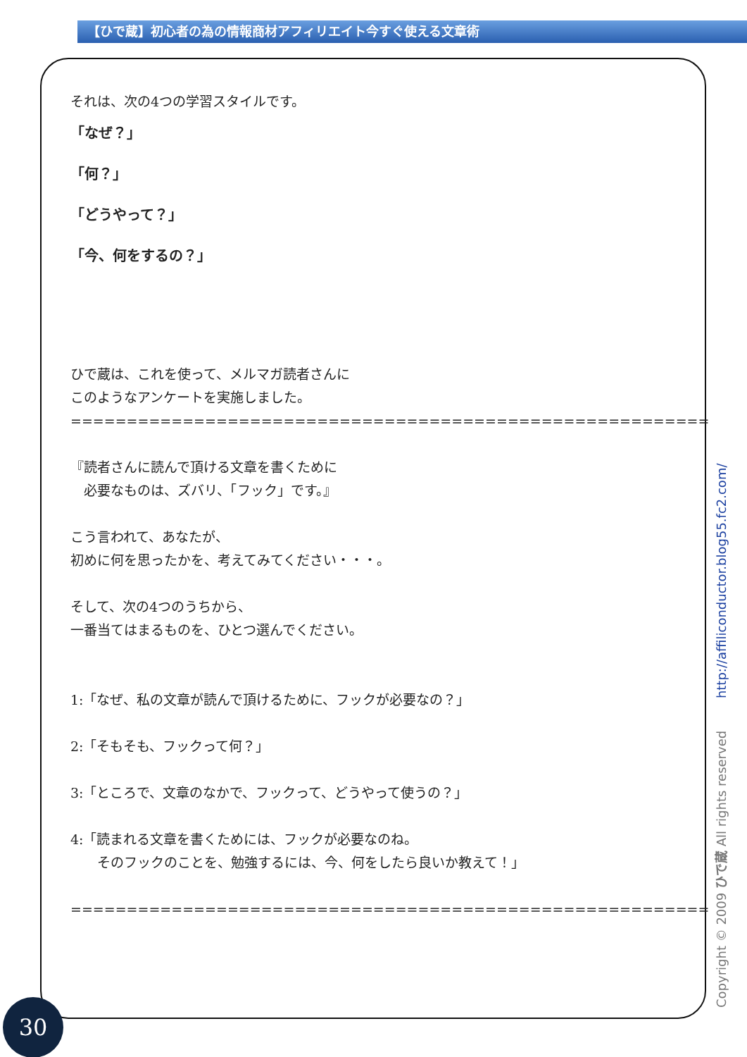【ひで蔵】初心者の為の情報商材アフィリエイト今すぐ使える文章術
それは、次の4つの学習スタイルです。
「なぜ？」
「何？」
「どうやって？」
「今、何をするの？」
ひで蔵は、これを使って、メルマガ読者さんに
このようなアンケートを実施しました。
=========================================================
『読者さんに読んで頂ける文章を書くために
　必要なものは、ズバリ、「フック」です。』
こう言われて、あなたが、
初めに何を思ったかを、考えてみてください・・・。
そして、次の4つのうちから、
一番当てはまるものを、ひとつ選んでください。
1:「なぜ、私の文章が読んで頂けるために、フックが必要なの？」
2:「そもそも、フックって何？」
3:「ところで、文章のなかで、フックって、どうやって使うの？」
4:「読まれる文章を書くためには、フックが必要なのね。
　　そのフックのことを、勉強するには、今、何をしたら良いか教えて！」
=========================================================
Copyright © 2009 ひで蔵 All rights reserved http://affiliconductor.blog55.fc2.com/
30